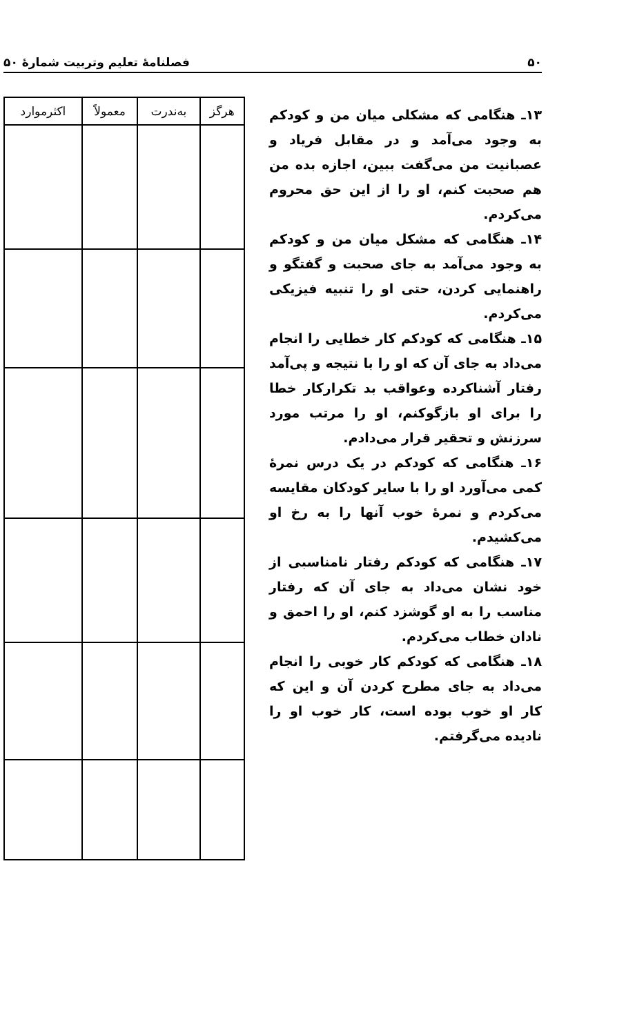۵۰ فصلنامهٔ تعلیم وتربیت شمارهٔ ۵۰
۱۳ـ هنگامی که مشکلی میان من و کودکم به وجود می‌آمد و در مقابل فریاد و عصبانیت من می‌گفت ببین، اجازه بده من هم صحبت کنم، او را از این حق محروم می‌کردم.
۱۴ـ هنگامی که مشکل میان من و کودکم به وجود می‌آمد به جای صحبت و گفتگو و راهنمایی کردن، حتی او را تنبیه فیزیکی می‌کردم.
۱۵ـ هنگامی که کودکم کار خطایی را انجام می‌داد به جای آن که او را با نتیجه و پی‌آمد رفتار آشناکرده وعواقب بد تکرارکار خطا را برای او بازگوکنم، او را مرتب مورد سرزنش و تحقیر قرار می‌دادم.
۱۶ـ هنگامی که کودکم در یک درس نمرهٔ کمی می‌آورد او را با سایر کودکان مقایسه می‌کردم و نمرهٔ خوب آنها را به رخ او می‌کشیدم.
۱۷ـ هنگامی که کودکم رفتار نامناسبی از خود نشان می‌داد به جای آن که رفتار مناسب را به او گوشزد کنم، او را احمق و نادان خطاب می‌کردم.
۱۸ـ هنگامی که کودکم کار خوبی را انجام می‌داد به جای مطرح کردن آن و این که کار او خوب بوده است، کار خوب او را نادیده می‌گرفتم.
| هرگز | به‌ندرت | معمولاً | اکثرموارد |
| --- | --- | --- | --- |